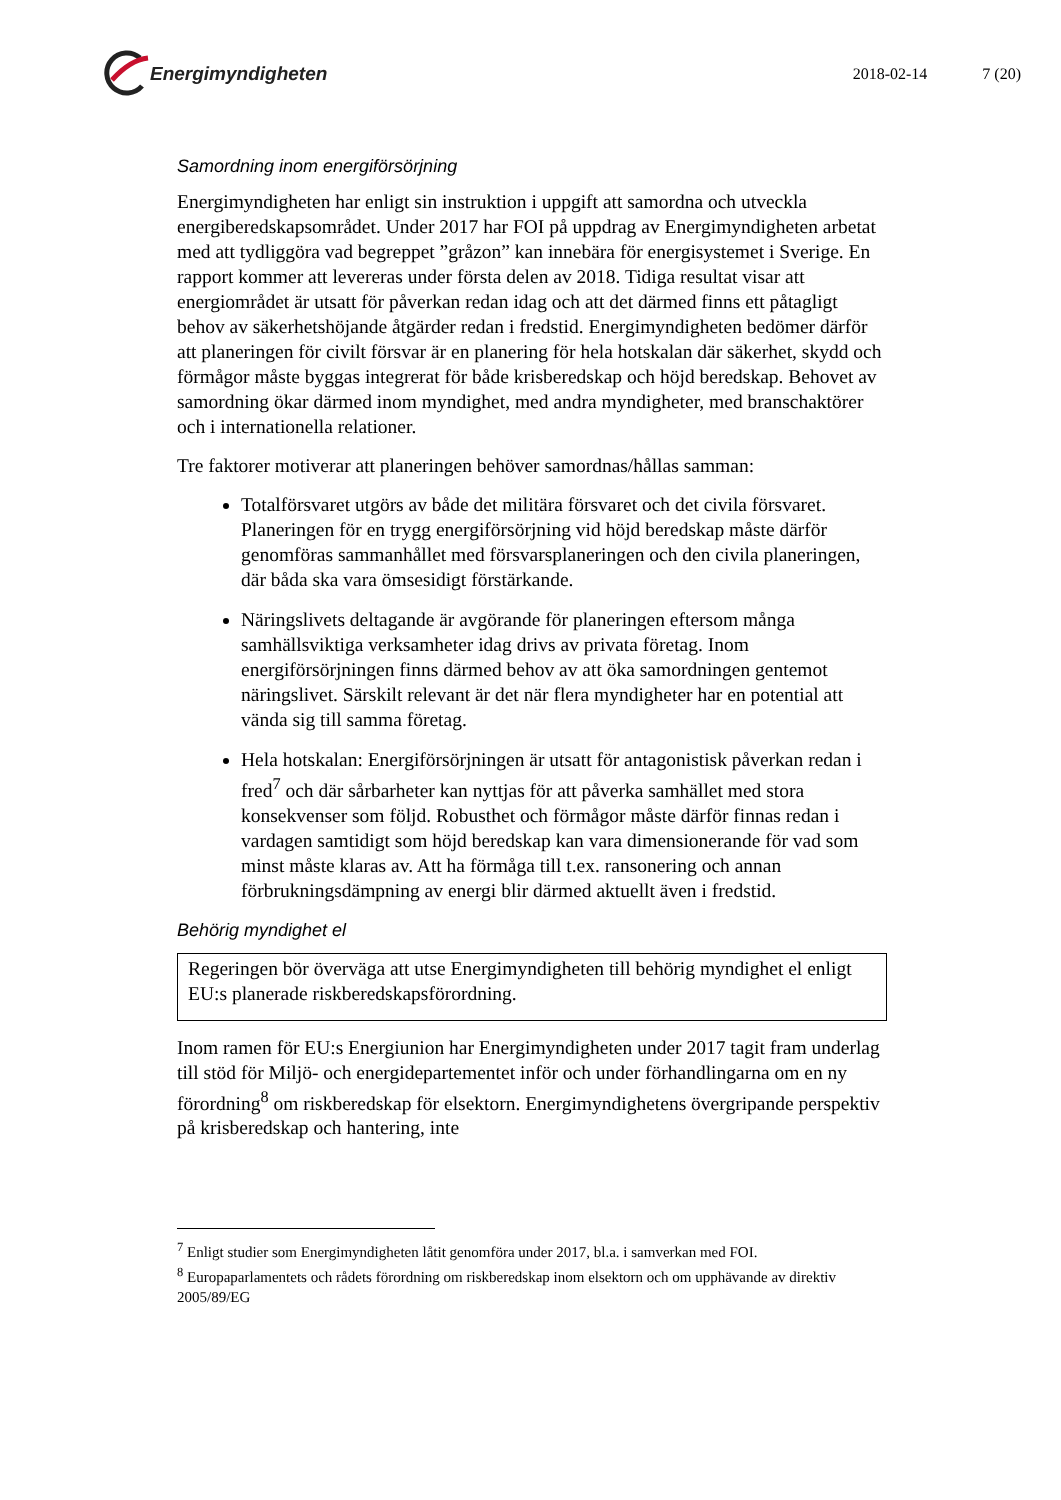Energimyndigheten
2018-02-14 7 (20)
Samordning inom energiförsörjning
Energimyndigheten har enligt sin instruktion i uppgift att samordna och utveckla energiberedskapsområdet. Under 2017 har FOI på uppdrag av Energimyndigheten arbetat med att tydliggöra vad begreppet ”gråzon” kan innebära för energisystemet i Sverige. En rapport kommer att levereras under första delen av 2018. Tidiga resultat visar att energiområdet är utsatt för påverkan redan idag och att det därmed finns ett påtagligt behov av säkerhetshöjande åtgärder redan i fredstid. Energimyndigheten bedömer därför att planeringen för civilt försvar är en planering för hela hotskalan där säkerhet, skydd och förmågor måste byggas integrerat för både krisberedskap och höjd beredskap. Behovet av samordning ökar därmed inom myndighet, med andra myndigheter, med branschaktörer och i internationella relationer.
Tre faktorer motiverar att planeringen behöver samordnas/hållas samman:
Totalförsvaret utgörs av både det militära försvaret och det civila försvaret. Planeringen för en trygg energiförsörjning vid höjd beredskap måste därför genomföras sammanhållet med försvarsplaneringen och den civila planeringen, där båda ska vara ömsesidigt förstärkande.
Näringslivets deltagande är avgörande för planeringen eftersom många samhällsviktiga verksamheter idag drivs av privata företag. Inom energiförsörjningen finns därmed behov av att öka samordningen gentemot näringslivet. Särskilt relevant är det när flera myndigheter har en potential att vända sig till samma företag.
Hela hotskalan: Energiförsörjningen är utsatt för antagonistisk påverkan redan i fred<sup>7</sup> och där sårbarheter kan nyttjas för att påverka samhället med stora konsekvenser som följd. Robusthet och förmågor måste därför finnas redan i vardagen samtidigt som höjd beredskap kan vara dimensionerande för vad som minst måste klaras av. Att ha förmåga till t.ex. ransonering och annan förbrukningsdämpning av energi blir därmed aktuellt även i fredstid.
Behörig myndighet el
Regeringen bör överväga att utse Energimyndigheten till behörig myndighet el enligt EU:s planerade riskberedskapsförordning.
Inom ramen för EU:s Energiunion har Energimyndigheten under 2017 tagit fram underlag till stöd för Miljö- och energidepartementet inför och under förhandlingarna om en ny förordning<sup>8</sup> om riskberedskap för elsektorn. Energimyndighetens övergripande perspektiv på krisberedskap och hantering, inte
<sup>7</sup> Enligt studier som Energimyndigheten låtit genomföra under 2017, bl.a. i samverkan med FOI.
<sup>8</sup> Europaparlamentets och rådets förordning om riskberedskap inom elsektorn och om upphävande av direktiv 2005/89/EG